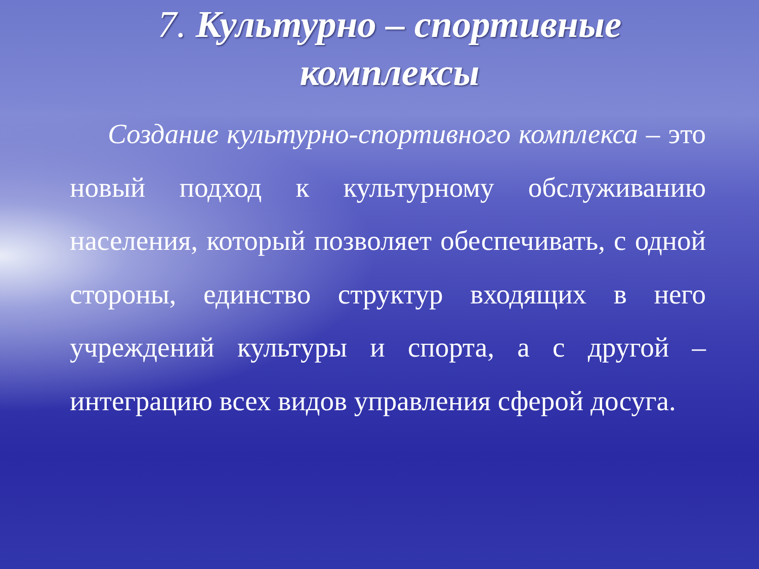7. Культурно – спортивные
комплексы
Создание культурно-спортивного комплекса – это новый подход к культурному обслуживанию населения, который позволяет обеспечивать, с одной стороны, единство структур входящих в него учреждений культуры и спорта, а с другой – интеграцию всех видов управления сферой досуга.